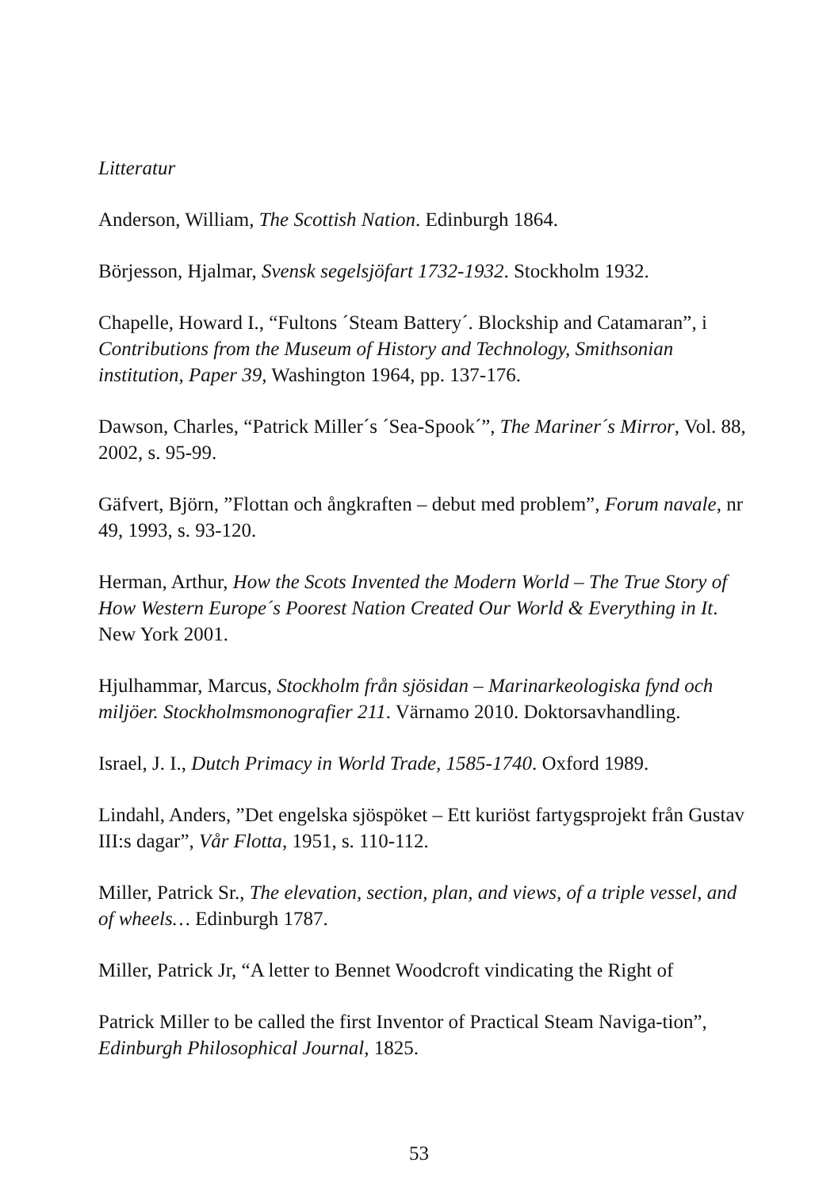Litteratur
Anderson, William, The Scottish Nation. Edinburgh 1864.
Börjesson, Hjalmar, Svensk segelsjöfart 1732-1932. Stockholm 1932.
Chapelle, Howard I., “Fultons ´Steam Battery´. Blockship and Catamaran”, i Contributions from the Museum of History and Technology, Smithsonian institution, Paper 39, Washington 1964, pp. 137-176.
Dawson, Charles, “Patrick Miller´s ´Sea-Spook´”, The Mariner´s Mirror, Vol. 88, 2002, s. 95-99.
Gäfvert, Björn, ”Flottan och ångkraften – debut med problem”, Forum navale, nr 49, 1993, s. 93-120.
Herman, Arthur, How the Scots Invented the Modern World – The True Story of How Western Europe´s Poorest Nation Created Our World & Everything in It. New York 2001.
Hjulhammar, Marcus, Stockholm från sjösidan – Marinarkeologiska fynd och miljöer. Stockholmsmonografier 211. Värnamo 2010. Doktorsavhandling.
Israel, J. I., Dutch Primacy in World Trade, 1585-1740. Oxford 1989.
Lindahl, Anders, ”Det engelska sjöspöket – Ett kuriöst fartygsprojekt från Gustav III:s dagar”, Vår Flotta, 1951, s. 110-112.
Miller, Patrick Sr., The elevation, section, plan, and views, of a triple vessel, and of wheels… Edinburgh 1787.
Miller, Patrick Jr, “A letter to Bennet Woodcroft vindicating the Right of
Patrick Miller to be called the first Inventor of Practical Steam Naviga-tion”, Edinburgh Philosophical Journal, 1825.
53